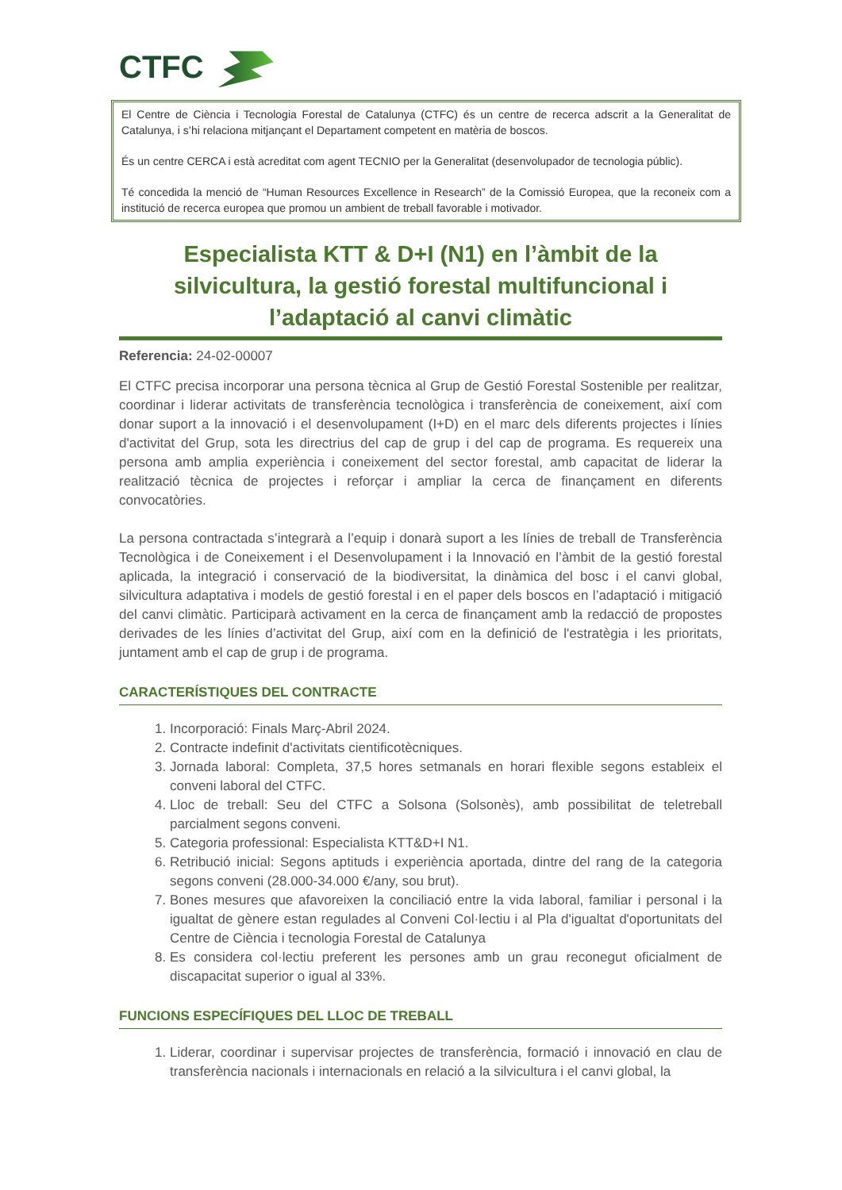CTFC
El Centre de Ciència i Tecnologia Forestal de Catalunya (CTFC) és un centre de recerca adscrit a la Generalitat de Catalunya, i s’hi relaciona mitjançant el Departament competent en matèria de boscos.
És un centre CERCA i està acreditat com agent TECNIO per la Generalitat (desenvolupador de tecnologia públic).
Té concedida la menció de “Human Resources Excellence in Research” de la Comissió Europea, que la reconeix com a institució de recerca europea que promou un ambient de treball favorable i motivador.
Especialista KTT & D+I (N1) en l’àmbit de la silvicultura, la gestió forestal multifuncional i l’adaptació al canvi climàtic
Referencia: 24-02-00007
El CTFC precisa incorporar una persona tècnica al Grup de Gestió Forestal Sostenible per realitzar, coordinar i liderar activitats de transferència tecnològica i transferència de coneixement, així com donar suport a la innovació i el desenvolupament (I+D) en el marc dels diferents projectes i línies d'activitat del Grup, sota les directrius del cap de grup i del cap de programa. Es requereix una persona amb amplia experiència i coneixement del sector forestal, amb capacitat de liderar la realització tècnica de projectes i reforçar i ampliar la cerca de finançament en diferents convocatòries.
La persona contractada s’integrarà a l’equip i donarà suport a les línies de treball de Transferència Tecnològica i de Coneixement i el Desenvolupament i la Innovació en l’àmbit de la gestió forestal aplicada, la integració i conservació de la biodiversitat, la dinàmica del bosc i el canvi global, silvicultura adaptativa i models de gestió forestal i en el paper dels boscos en l’adaptació i mitigació del canvi climàtic. Participarà activament en la cerca de finançament amb la redacció de propostes derivades de les línies d’activitat del Grup, així com en la definició de l'estratègia i les prioritats, juntament amb el cap de grup i de programa.
CARACTERÍSTIQUES DEL CONTRACTE
1. Incorporació: Finals Març-Abril 2024.
2. Contracte indefinit d'activitats cientificotècniques.
3. Jornada laboral: Completa, 37,5 hores setmanals en horari flexible segons estableix el conveni laboral del CTFC.
4. Lloc de treball: Seu del CTFC a Solsona (Solsonès), amb possibilitat de teletreball parcialment segons conveni.
5. Categoria professional: Especialista KTT&D+I N1.
6. Retribució inicial: Segons aptituds i experiència aportada, dintre del rang de la categoria segons conveni (28.000-34.000 €/any, sou brut).
7. Bones mesures que afavoreixen la conciliació entre la vida laboral, familiar i personal i la igualtat de gènere estan regulades al Conveni Col·lectiu i al Pla d'igualtat d'oportunitats del Centre de Ciència i tecnologia Forestal de Catalunya
8. Es considera col·lectiu preferent les persones amb un grau reconegut oficialment de discapacitat superior o igual al 33%.
FUNCIONS ESPECÍFIQUES DEL LLOC DE TREBALL
1. Liderar, coordinar i supervisar projectes de transferència, formació i innovació en clau de transferència nacionals i internacionals en relació a la silvicultura i el canvi global, la